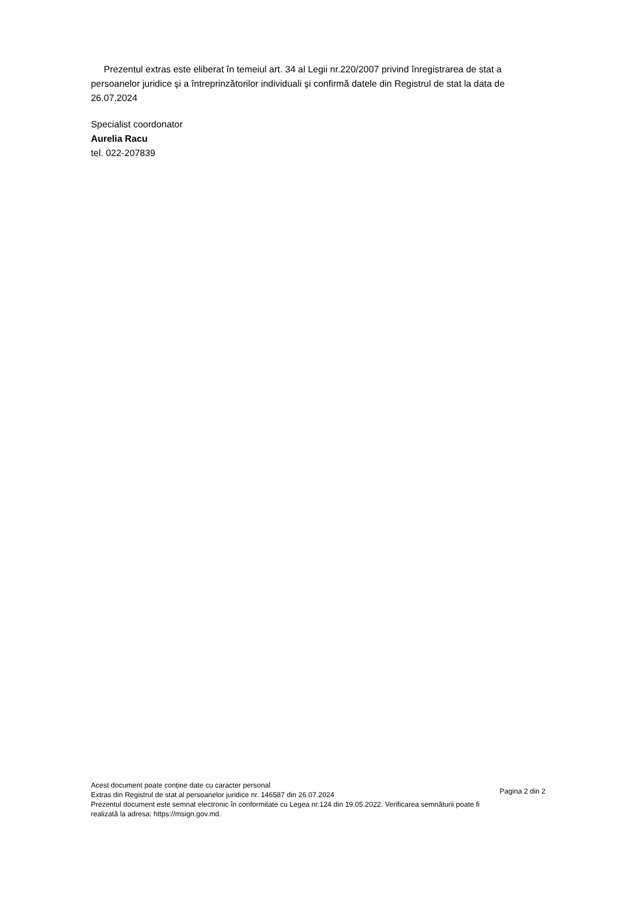Prezentul extras este eliberat în temeiul art. 34 al Legii nr.220/2007 privind înregistrarea de stat a persoanelor juridice şi a întreprinzătorilor individuali şi confirmă datele din Registrul de stat la data de 26.07.2024
Specialist coordonator
Aurelia Racu
tel. 022-207839
Acest document poate conține date cu caracter personal
Extras din Registrul de stat al persoanelor juridice nr. 146587 din 26.07.2024
Prezentul document este semnat electronic în conformitate cu Legea nr.124 din 19.05.2022. Verificarea semnăturii poate fi realizată la adresa: https://msign.gov.md.
Pagina 2 din 2